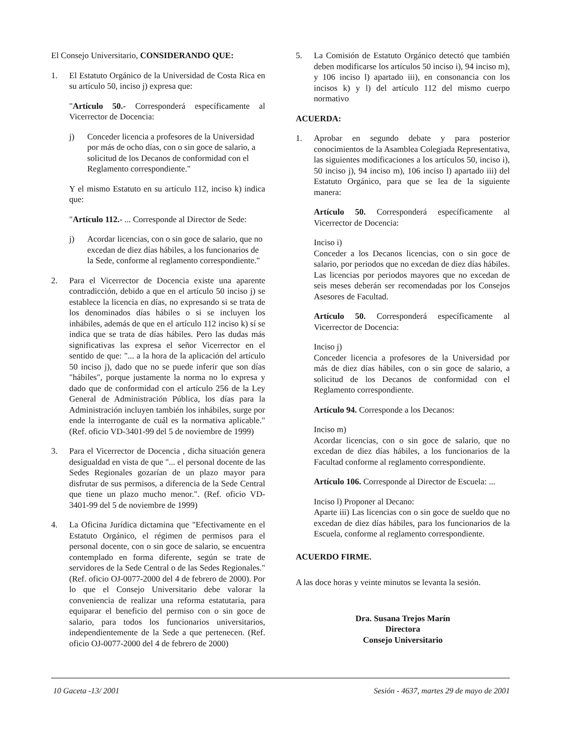El Consejo Universitario, CONSIDERANDO QUE:
1. El Estatuto Orgánico de la Universidad de Costa Rica en su artículo 50, inciso j) expresa que:
"Artículo 50.- Corresponderá específicamente al Vicerrector de Docencia:
j) Conceder licencia a profesores de la Universidad por más de ocho días, con o sin goce de salario, a solicitud de los Decanos de conformidad con el Reglamento correspondiente."
Y el mismo Estatuto en su artículo 112, inciso k) indica que:
"Artículo 112.- ... Corresponde al Director de Sede:
j) Acordar licencias, con o sin goce de salario, que no excedan de diez días hábiles, a los funcionarios de la Sede, conforme al reglamento correspondiente."
2. Para el Vicerrector de Docencia existe una aparente contradicción, debido a que en el artículo 50 inciso j) se establece la licencia en días, no expresando si se trata de los denominados días hábiles o si se incluyen los inhábiles, además de que en el artículo 112 inciso k) sí se indica que se trata de días hábiles. Pero las dudas más significativas las expresa el señor Vicerrector en el sentido de que: "... a la hora de la aplicación del artículo 50 inciso j), dado que no se puede inferir que son días "hábiles", porque justamente la norma no lo expresa y dado que de conformidad con el artículo 256 de la Ley General de Administración Pública, los días para la Administración incluyen también los inhábiles, surge por ende la interrogante de cuál es la normativa aplicable." (Ref. oficio VD-3401-99 del 5 de noviembre de 1999)
3. Para el Vicerrector de Docencia , dicha situación genera desigualdad en vista de que "... el personal docente de las Sedes Regionales gozarían de un plazo mayor para disfrutar de sus permisos, a diferencia de la Sede Central que tiene un plazo mucho menor.". (Ref. oficio VD-3401-99 del 5 de noviembre de 1999)
4. La Oficina Jurídica dictamina que "Efectivamente en el Estatuto Orgánico, el régimen de permisos para el personal docente, con o sin goce de salario, se encuentra contemplado en forma diferente, según se trate de servidores de la Sede Central o de las Sedes Regionales." (Ref. oficio OJ-0077-2000 del 4 de febrero de 2000). Por lo que el Consejo Universitario debe valorar la conveniencia de realizar una reforma estatutaria, para equiparar el beneficio del permiso con o sin goce de salario, para todos los funcionarios universitarios, independientemente de la Sede a que pertenecen. (Ref. oficio OJ-0077-2000 del 4 de febrero de 2000)
5. La Comisión de Estatuto Orgánico detectó que también deben modificarse los artículos 50 inciso i), 94 inciso m), y 106 inciso l) apartado iii), en consonancia con los incisos k) y l) del artículo 112 del mismo cuerpo normativo
ACUERDA:
1. Aprobar en segundo debate y para posterior conocimientos de la Asamblea Colegiada Representativa, las siguientes modificaciones a los artículos 50, inciso i), 50 inciso j), 94 inciso m), 106 inciso l) apartado iii) del Estatuto Orgánico, para que se lea de la siguiente manera:
Artículo 50. Corresponderá específicamente al Vicerrector de Docencia:
Inciso i)
Conceder a los Decanos licencias, con o sin goce de salario, por periodos que no excedan de diez días hábiles. Las licencias por periodos mayores que no excedan de seis meses deberán ser recomendadas por los Consejos Asesores de Facultad.
Artículo 50. Corresponderá específicamente al Vicerrector de Docencia:
Inciso j)
Conceder licencia a profesores de la Universidad por más de diez días hábiles, con o sin goce de salario, a solicitud de los Decanos de conformidad con el Reglamento correspondiente.
Artículo 94. Corresponde a los Decanos:
Inciso m)
Acordar licencias, con o sin goce de salario, que no excedan de diez días hábiles, a los funcionarios de la Facultad conforme al reglamento correspondiente.
Artículo 106. Corresponde al Director de Escuela: ...
Inciso l) Proponer al Decano:
Aparte iii) Las licencias con o sin goce de sueldo que no excedan de diez días hábiles, para los funcionarios de la Escuela, conforme al reglamento correspondiente.
ACUERDO FIRME.
A las doce horas y veinte minutos se levanta la sesión.
Dra. Susana Trejos Marín
Directora
Consejo Universitario
10 Gaceta -13/ 2001 Sesión - 4637, martes 29 de mayo de 2001